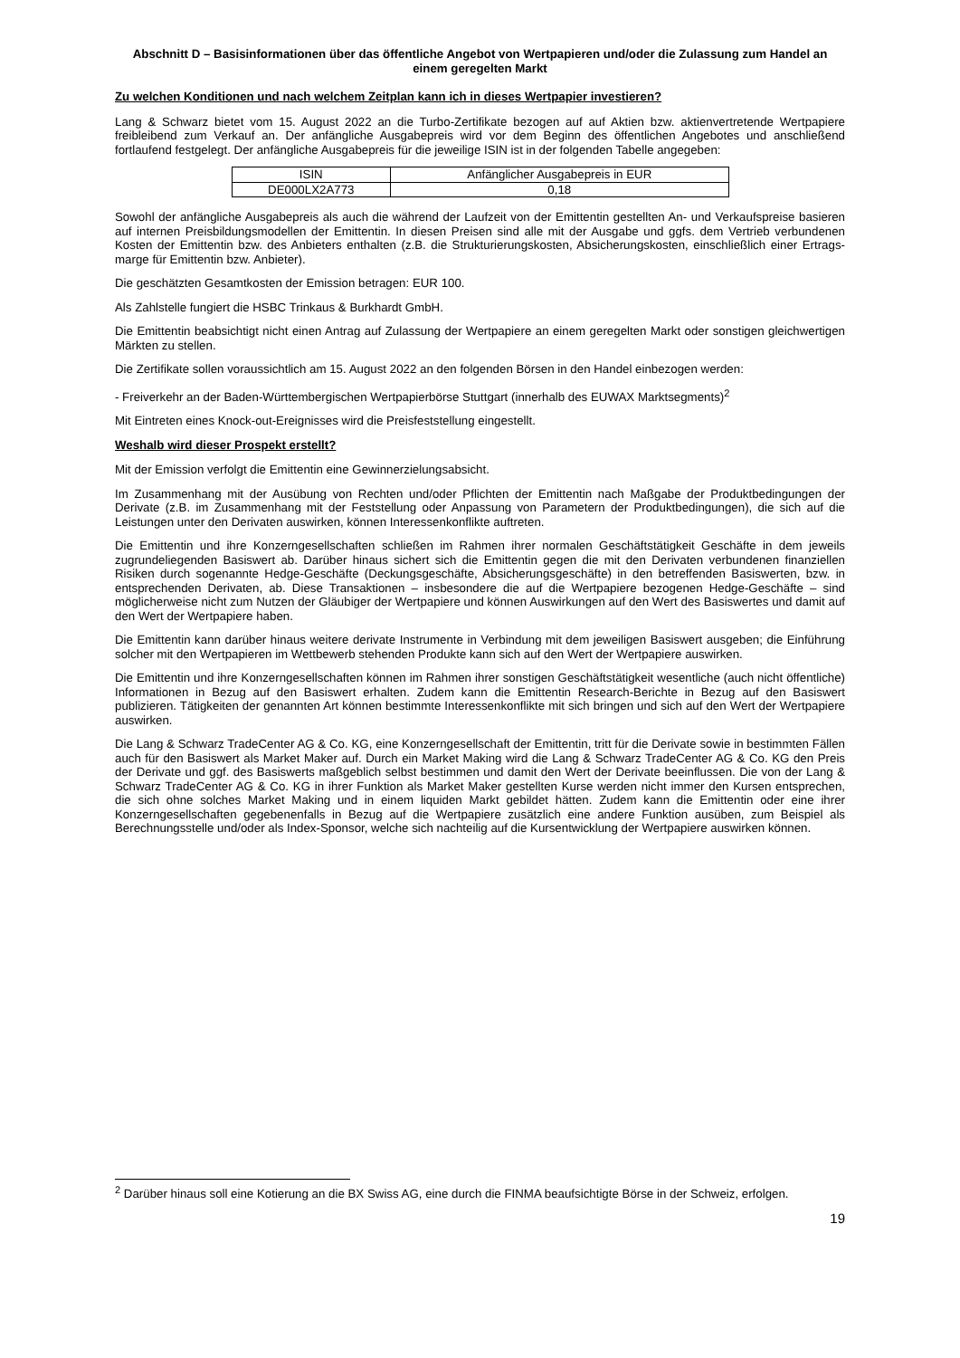Abschnitt D – Basisinformationen über das öffentliche Angebot von Wertpapieren und/oder die Zulassung zum Handel an einem geregelten Markt
Zu welchen Konditionen und nach welchem Zeitplan kann ich in dieses Wertpapier investieren?
Lang & Schwarz bietet vom 15. August 2022 an die Turbo-Zertifikate bezogen auf auf Aktien bzw. aktienvertretende Wertpapiere freibleibend zum Verkauf an. Der anfängliche Ausgabepreis wird vor dem Beginn des öffentlichen Angebotes und anschließend fortlaufend festgelegt. Der anfängliche Ausgabepreis für die jeweilige ISIN ist in der folgenden Tabelle angegeben:
| ISIN | Anfänglicher Ausgabepreis in EUR |
| --- | --- |
| DE000LX2A773 | 0,18 |
Sowohl der anfängliche Ausgabepreis als auch die während der Laufzeit von der Emittentin gestellten An- und Verkaufspreise basieren auf internen Preisbildungsmodellen der Emittentin. In diesen Preisen sind alle mit der Ausgabe und ggfs. dem Vertrieb verbundenen Kosten der Emittentin bzw. des Anbieters enthalten (z.B. die Strukturierungskosten, Absicherungskosten, einschließlich einer Ertrags-marge für Emittentin bzw. Anbieter).
Die geschätzten Gesamtkosten der Emission betragen: EUR 100.
Als Zahlstelle fungiert die HSBC Trinkaus & Burkhardt GmbH.
Die Emittentin beabsichtigt nicht einen Antrag auf Zulassung der Wertpapiere an einem geregelten Markt oder sonstigen gleichwertigen Märkten zu stellen.
Die Zertifikate sollen voraussichtlich am 15. August 2022 an den folgenden Börsen in den Handel einbezogen werden:
- Freiverkehr an der Baden-Württembergischen Wertpapierbörse Stuttgart (innerhalb des EUWAX Marktsegments)<sup>2</sup>
Mit Eintreten eines Knock-out-Ereignisses wird die Preisfeststellung eingestellt.
Weshalb wird dieser Prospekt erstellt?
Mit der Emission verfolgt die Emittentin eine Gewinnerzielungsabsicht.
Im Zusammenhang mit der Ausübung von Rechten und/oder Pflichten der Emittentin nach Maßgabe der Produktbedingungen der Derivate (z.B. im Zusammenhang mit der Feststellung oder Anpassung von Parametern der Produktbedingungen), die sich auf die Leistungen unter den Derivaten auswirken, können Interessenkonflikte auftreten.
Die Emittentin und ihre Konzerngesellschaften schließen im Rahmen ihrer normalen Geschäftstätigkeit Geschäfte in dem jeweils zugrundeliegenden Basiswert ab. Darüber hinaus sichert sich die Emittentin gegen die mit den Derivaten verbundenen finanziellen Risiken durch sogenannte Hedge-Geschäfte (Deckungsgeschäfte, Absicherungsgeschäfte) in den betreffenden Basiswerten, bzw. in entsprechenden Derivaten, ab. Diese Transaktionen – insbesondere die auf die Wertpapiere bezogenen Hedge-Geschäfte – sind möglicherweise nicht zum Nutzen der Gläubiger der Wertpapiere und können Auswirkungen auf den Wert des Basiswertes und damit auf den Wert der Wertpapiere haben.
Die Emittentin kann darüber hinaus weitere derivate Instrumente in Verbindung mit dem jeweiligen Basiswert ausgeben; die Einführung solcher mit den Wertpapieren im Wettbewerb stehenden Produkte kann sich auf den Wert der Wertpapiere auswirken.
Die Emittentin und ihre Konzerngesellschaften können im Rahmen ihrer sonstigen Geschäftstätigkeit wesentliche (auch nicht öffentliche) Informationen in Bezug auf den Basiswert erhalten. Zudem kann die Emittentin Research-Berichte in Bezug auf den Basiswert publizieren. Tätigkeiten der genannten Art können bestimmte Interessenkonflikte mit sich bringen und sich auf den Wert der Wertpapiere auswirken.
Die Lang & Schwarz TradeCenter AG & Co. KG, eine Konzerngesellschaft der Emittentin, tritt für die Derivate sowie in bestimmten Fällen auch für den Basiswert als Market Maker auf. Durch ein Market Making wird die Lang & Schwarz TradeCenter AG & Co. KG den Preis der Derivate und ggf. des Basiswerts maßgeblich selbst bestimmen und damit den Wert der Derivate beeinflussen. Die von der Lang & Schwarz TradeCenter AG & Co. KG in ihrer Funktion als Market Maker gestellten Kurse werden nicht immer den Kursen entsprechen, die sich ohne solches Market Making und in einem liquiden Markt gebildet hätten. Zudem kann die Emittentin oder eine ihrer Konzerngesellschaften gegebenenfalls in Bezug auf die Wertpapiere zusätzlich eine andere Funktion ausüben, zum Beispiel als Berechnungsstelle und/oder als Index-Sponsor, welche sich nachteilig auf die Kursentwicklung der Wertpapiere auswirken können.
<sup>2</sup> Darüber hinaus soll eine Kotierung an die BX Swiss AG, eine durch die FINMA beaufsichtigte Börse in der Schweiz, erfolgen.
19